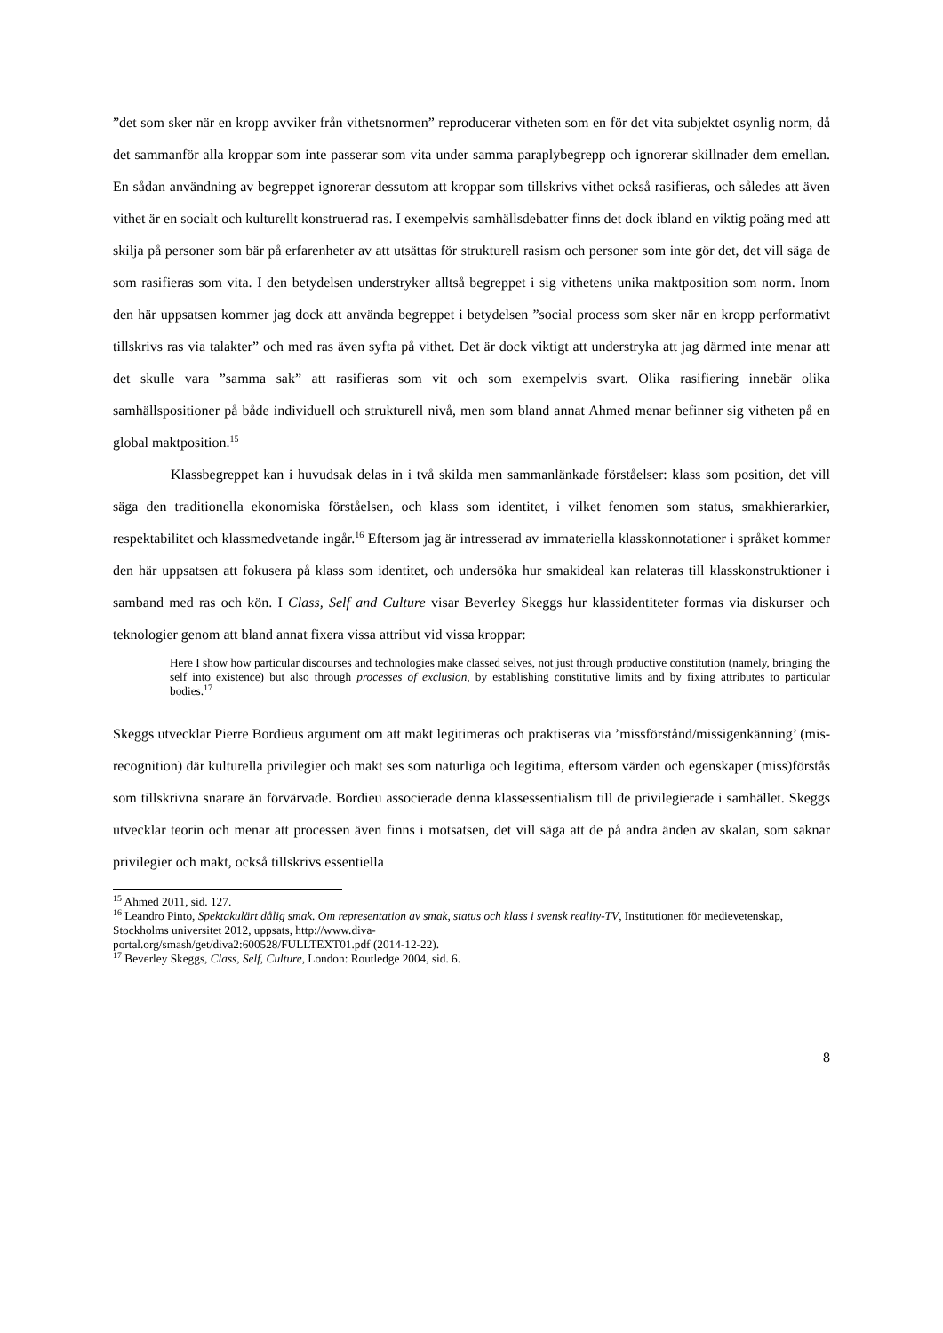”det som sker när en kropp avviker från vithetsnormen” reproducerar vitheten som en för det vita subjektet osynlig norm, då det sammanför alla kroppar som inte passerar som vita under samma paraplybegrepp och ignorerar skillnader dem emellan. En sådan användning av begreppet ignorerar dessutom att kroppar som tillskrivs vithet också rasifieras, och således att även vithet är en socialt och kulturellt konstruerad ras. I exempelvis samhällsdebatter finns det dock ibland en viktig poäng med att skilja på personer som bär på erfarenheter av att utsättas för strukturell rasism och personer som inte gör det, det vill säga de som rasifieras som vita. I den betydelsen understryker alltså begreppet i sig vithetens unika maktposition som norm. Inom den här uppsatsen kommer jag dock att använda begreppet i betydelsen ”social process som sker när en kropp performativt tillskrivs ras via talakter” och med ras även syfta på vithet. Det är dock viktigt att understryka att jag därmed inte menar att det skulle vara ”samma sak” att rasifieras som vit och som exempelvis svart. Olika rasifiering innebär olika samhällspositioner på både individuell och strukturell nivå, men som bland annat Ahmed menar befinner sig vitheten på en global maktposition.<sup>15</sup>
Klassbegreppet kan i huvudsak delas in i två skilda men sammanlänkade förståelser: klass som position, det vill säga den traditionella ekonomiska förståelsen, och klass som identitet, i vilket fenomen som status, smakhierarkier, respektabilitet och klassmedvetande ingår.<sup>16</sup> Eftersom jag är intresserad av immateriella klasskonnotationer i språket kommer den här uppsatsen att fokusera på klass som identitet, och undersöka hur smakideal kan relateras till klasskonstruktioner i samband med ras och kön. I Class, Self and Culture visar Beverley Skeggs hur klassidentiteter formas via diskurser och teknologier genom att bland annat fixera vissa attribut vid vissa kroppar:
Here I show how particular discourses and technologies make classed selves, not just through productive constitution (namely, bringing the self into existence) but also through processes of exclusion, by establishing constitutive limits and by fixing attributes to particular bodies.<sup>17</sup>
Skeggs utvecklar Pierre Bordieus argument om att makt legitimeras och praktiseras via ’missförstånd/missigenkänning’ (mis-recognition) där kulturella privilegier och makt ses som naturliga och legitima, eftersom värden och egenskaper (miss)förstås som tillskrivna snarare än förvärvade. Bordieu associerade denna klassessentialism till de privilegierade i samhället. Skeggs utvecklar teorin och menar att processen även finns i motsatsen, det vill säga att de på andra änden av skalan, som saknar privilegier och makt, också tillskrivs essentiella
<sup>15</sup> Ahmed 2011, sid. 127.
<sup>16</sup> Leandro Pinto, Spektakulärt dålig smak. Om representation av smak, status och klass i svensk reality-TV, Institutionen för medievetenskap, Stockholms universitet 2012, uppsats, http://www.diva-
portal.org/smash/get/diva2:600528/FULLTEXT01.pdf (2014-12-22).
<sup>17</sup> Beverley Skeggs, Class, Self, Culture, London: Routledge 2004, sid. 6.
8